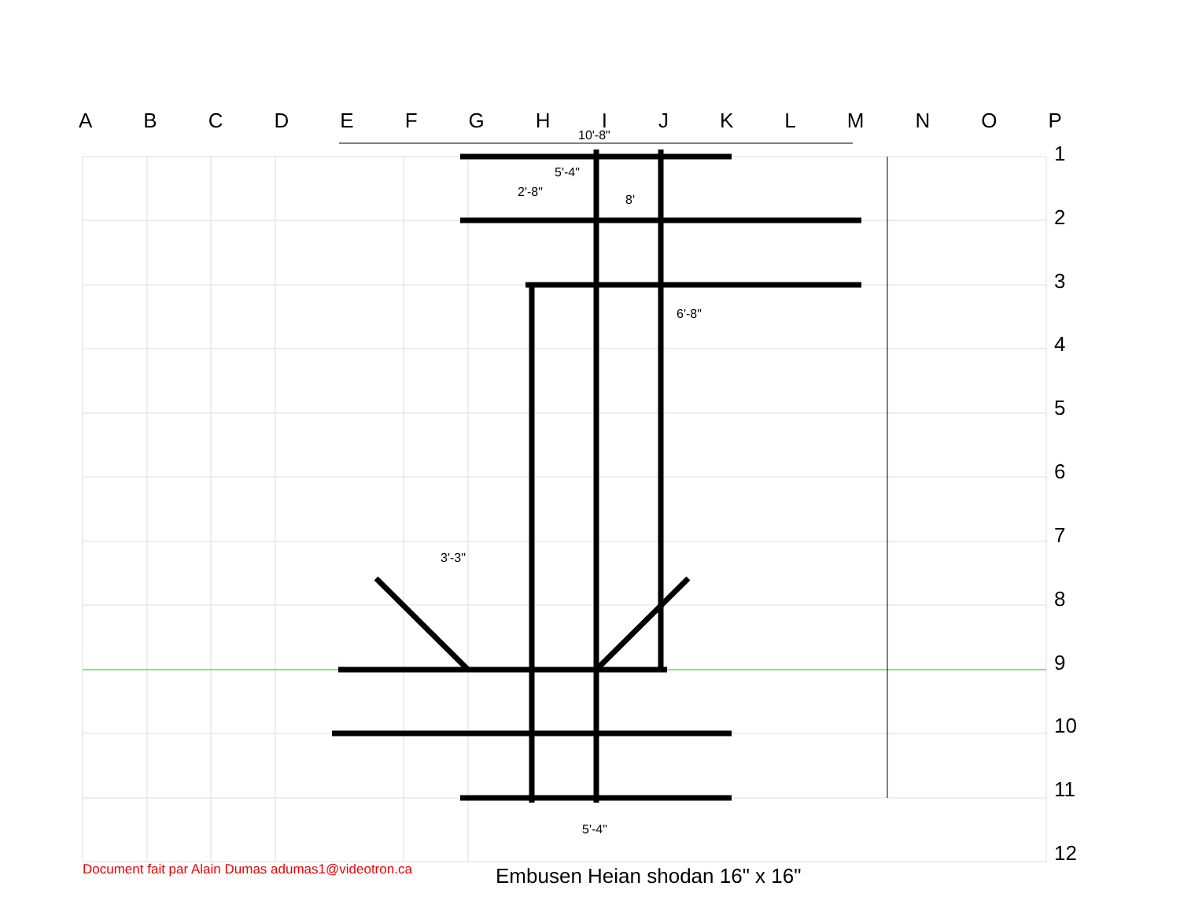ABCDEFGHIJKLMNOP
123456789
10
11
12
10'-8"
5'-4"
2'-8"
8'
6'-8"
3'-3"
5'-4"
Document fait par Alain Dumas adumas1@videotron.ca
Embusen Heian shodan 16" x 16"